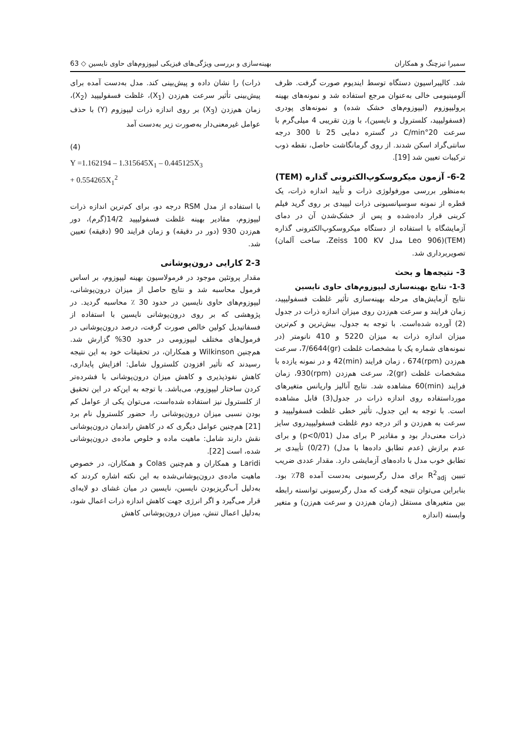سمیرا تیزچنگ و همکاران بهینه‌سازی و بررسی ویژگی‌های فیزیکی لیپوزوم‌های حاوی نایسین ◇ 63
شد. کالیبراسیون دستگاه توسط ایندیوم صورت گرفت. ظرف آلومینیومی خالی به‌عنوان مرجع استفاده شد و نمونه‌های بهینه پرولیپوزوم (لیپوزوم‌های خشک شده) و نمونه‌های پودری (فسفولیپید، کلسترول و نایسین)، با وزن تقریبی 4 میلی‌گرم با سرعت 20°C/min در گستره دمایی 25 تا 300 درجه سانتی‌گراد اسکن شدند. از روی گرمانگاشت حاصل، نقطه ذوب ترکیبات تعیین شد [19].
6-2- آزمون میکروسکوپ‌الکترونی گذاره (TEM)
به‌منظور بررسی مورفولوژی ذرات و تأیید اندازه ذرات، یک قطره از نمونه سوسپانسیونی ذرات لیپیدی بر روی گرید فیلم کربنی قرار داده‌شده و پس از خشک‌شدن آن در دمای آزمایشگاه با استفاده از دستگاه میکروسکوپ‌الکترونی گذاره (TEM)(Leo 906 مدل Zeiss 100 KV، ساخت آلمان) تصویربرداری شد.
3- نتیجه‌ها و بحث
1-3- نتایج بهینه‌سازی لیپوزوم‌های حاوی نایسین
نتایج آزمایش‌های مرحله بهینه‌سازی تأثیر غلظت فسفولیپید، زمان فرایند و سرعت هم‌زدن روی میزان اندازه ذرات در جدول (2) آورده شده‌است. با توجه به جدول، بیش‌ترین و کم‌ترین میزان اندازه ذرات به میزان 5220 و 410 نانومتر (در نمونه‌های شماره یک با مشخصات غلظت (gr)7/6644، سرعت هم‌زدن (rpm)674 ، زمان فرایند (min)42 و در نمونه یازده با مشخصات غلظت (gr)2، سرعت هم‌زدن (rpm)930، زمان فرایند (min)60 مشاهده شد. نتایج آنالیز واریانس متغیرهای مورداستفاده روی اندازه ذرات در جدول(3) قابل مشاهده است. با توجه به این جدول، تأثیر خطی غلظت فسفولیپید و سرعت به هم‌زدن و اثر درجه دوم غلظت فسفولیپیدروی سایز ذرات معنی‌دار بود و مقادیر P برای مدل (p<0/01) و برای عدم برازش (عدم تطابق داده‌ها با مدل) (0/27) تأییدی بر تطابق خوب مدل با داده‌های آزمایشی دارد. مقدار عددی ضریب تبیین R<sup>2</sup><sub>adj</sub> برای مدل رگرسیونی به‌دست آمده 78٪ بود. بنابراین می‌توان نتیجه گرفت که مدل رگرسیونی توانسته رابطه بین متغیرهای مستقل (زمان هم‌زدن و سرعت هم‌زن) و متغیر وابسته (اندازه
ذرات) را نشان داده و پیش‌بینی کند. مدل به‌دست آمده برای پیش‌بینی تأثیر سرعت هم‌زدن (X<sub>1</sub>)، غلظت فسفولیپید (X<sub>2</sub>)، زمان هم‌زدن (X<sub>3</sub>) بر روی اندازه ذرات لیپوزوم (Y) با حذف عوامل غیرمعنی‌دار به‌صورت زیر به‌دست آمد
(4)
Y =1.162194 – 1.315645X<sub>1</sub> – 0.445125X<sub>3</sub>
+ 0.554265X<sub>1</sub><sup>2</sup>
با استفاده از مدل RSM درجه دو، برای کم‌ترین اندازه ذرات لیپوزوم، مقادیر بهینه غلظت فسفولیپید 14/2(گرم)، دور هم‌زدن 930 (دور در دقیقه) و زمان فرایند 90 (دقیقه) تعیین شد.
2-3 کارایی درون‌پوشانی
مقدار پروتئین موجود در فرمولاسیون بهینه لیپوزوم، بر اساس فرمول محاسبه شد و نتایج حاصل از میزان درون‌پوشانی، لیپوزوم‌های حاوی نایسین در حدود 30 ٪ محاسبه گردید. در پژوهشی که بر روی درون‌پوشانی نایسین با استفاده از فسفاتیدیل کولین خالص صورت گرفت، درصد درون‌پوشانی در فرمول‌های مختلف لیپوزومی در حدود 30% گزارش شد. هم‌چنین Wilkinson و همکاران، در تحقیقات خود به این نتیجه رسیدند که تأثیر افزودن کلسترول شامل: افزایش پایداری، کاهش نفوذپذیری و کاهش میزان درون‌پوشانی با فشرده‌تر کردن ساختار لیپوزوم، می‌باشد. با توجه به این‌که در این تحقیق از کلسترول نیز استفاده شده‌است، می‌توان یکی از عوامل کم بودن نسبی میزان درون‌پوشانی را، حضور کلسترول نام برد [21] هم‌چنین عوامل دیگری که در کاهش راندمان درون‌پوشانی نقش دارند شامل: ماهیت ماده و خلوص ماده‌ی درون‌پوشانی شده، است [22].
Laridi و همکاران و هم‌چنین Colas و همکاران، در خصوص ماهیت ماده‌ی درون‌پوشانی‌شده به این نکته اشاره کردند که به‌دلیل آب‌گریزبودن نایسین، نایسین در میان غشای دو لایه‌ای قرار می‌گیرد و اگر انرژی جهت کاهش اندازه ذرات اعمال شود، به‌دلیل اعمال تنش، میزان درون‌پوشانی کاهش